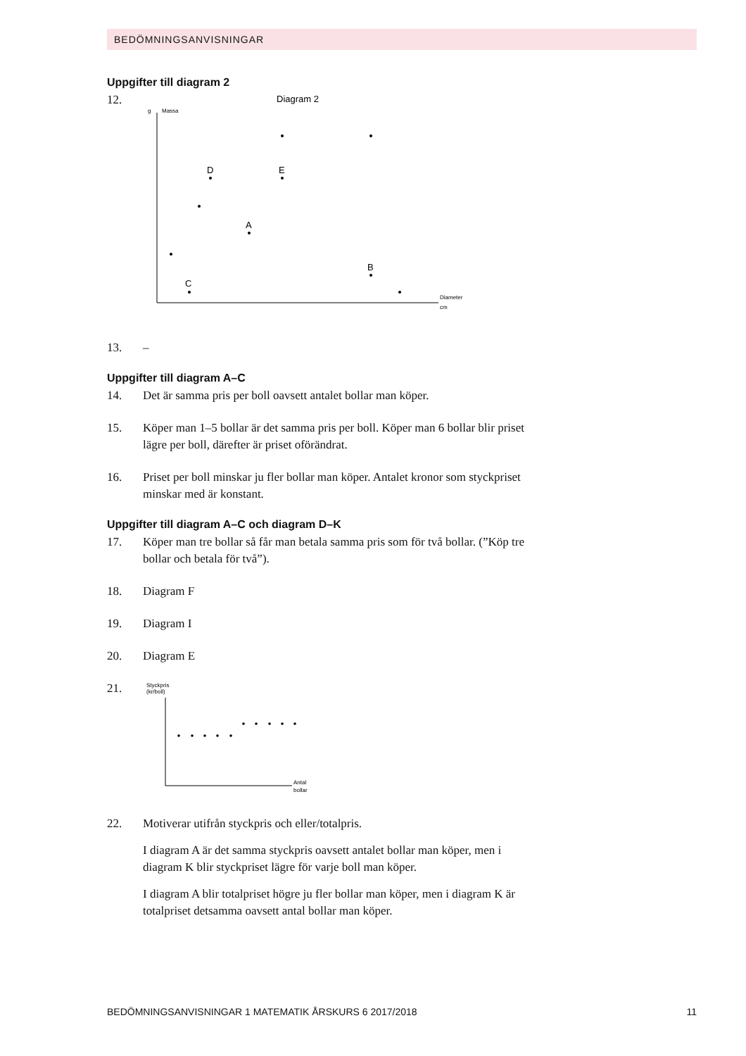BEDÖMNINGSANVISNINGAR
Uppgifter till diagram 2
12.
Diagram 2
g
Massa
Diameter
cm
D
E
A
B
C
13. –
Uppgifter till diagram A–C
14. Det är samma pris per boll oavsett antalet bollar man köper.
15. Köper man 1–5 bollar är det samma pris per boll. Köper man 6 bollar blir priset lägre per boll, därefter är priset oförändrat.
16. Priset per boll minskar ju fler bollar man köper. Antalet kronor som styckpriset minskar med är konstant.
Uppgifter till diagram A–C och diagram D–K
17. Köper man tre bollar så får man betala samma pris som för två bollar. (”Köp tre bollar och betala för två”).
18. Diagram F
19. Diagram I
20. Diagram E
21.
Styckpris
(kr/boll)
Antal
bollar
22. Motiverar utifrån styckpris och eller/totalpris.
I diagram A är det samma styckpris oavsett antalet bollar man köper, men i diagram K blir styckpriset lägre för varje boll man köper.
I diagram A blir totalpriset högre ju fler bollar man köper, men i diagram K är totalpriset detsamma oavsett antal bollar man köper.
BEDÖMNINGSANVISNINGAR 1 MATEMATIK ÅRSKURS 6 2017/2018 11